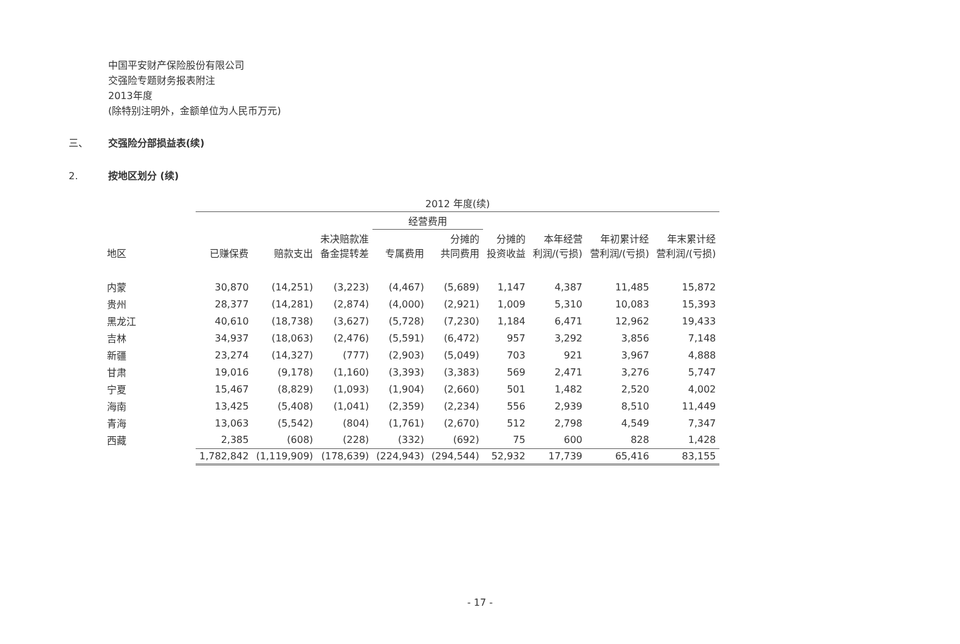中国平安财产保险股份有限公司
交强险专题财务报表附注
2013年度
(除特别注明外，金额单位为人民币万元)
三、 交强险分部损益表(续)
2. 按地区划分 (续)
| | 2012 年度(续) | | | | | | | | |
| --- | --- | --- | --- | --- | --- | --- | --- | --- | --- |
| | | | | 经营费用 | | | | | |
| 地区 | 已赚保费 | 赔款支出 | 未决赔款准 备金提转差 | 专属费用 | 分摊的 共同费用 | 分摊的 投资收益 | 本年经营 利润/(亏损) | 年初累计经 营利润/(亏损) | 年末累计经 营利润/(亏损) |
| 内蒙 | 30,870 | (14,251) | (3,223) | (4,467) | (5,689) | 1,147 | 4,387 | 11,485 | 15,872 |
| 贵州 | 28,377 | (14,281) | (2,874) | (4,000) | (2,921) | 1,009 | 5,310 | 10,083 | 15,393 |
| 黑龙江 | 40,610 | (18,738) | (3,627) | (5,728) | (7,230) | 1,184 | 6,471 | 12,962 | 19,433 |
| 吉林 | 34,937 | (18,063) | (2,476) | (5,591) | (6,472) | 957 | 3,292 | 3,856 | 7,148 |
| 新疆 | 23,274 | (14,327) | (777) | (2,903) | (5,049) | 703 | 921 | 3,967 | 4,888 |
| 甘肃 | 19,016 | (9,178) | (1,160) | (3,393) | (3,383) | 569 | 2,471 | 3,276 | 5,747 |
| 宁夏 | 15,467 | (8,829) | (1,093) | (1,904) | (2,660) | 501 | 1,482 | 2,520 | 4,002 |
| 海南 | 13,425 | (5,408) | (1,041) | (2,359) | (2,234) | 556 | 2,939 | 8,510 | 11,449 |
| 青海 | 13,063 | (5,542) | (804) | (1,761) | (2,670) | 512 | 2,798 | 4,549 | 7,347 |
| 西藏 | 2,385 | (608) | (228) | (332) | (692) | 75 | 600 | 828 | 1,428 |
| | 1,782,842 | (1,119,909) | (178,639) | (224,943) | (294,544) | 52,932 | 17,739 | 65,416 | 83,155 |
- 17 -